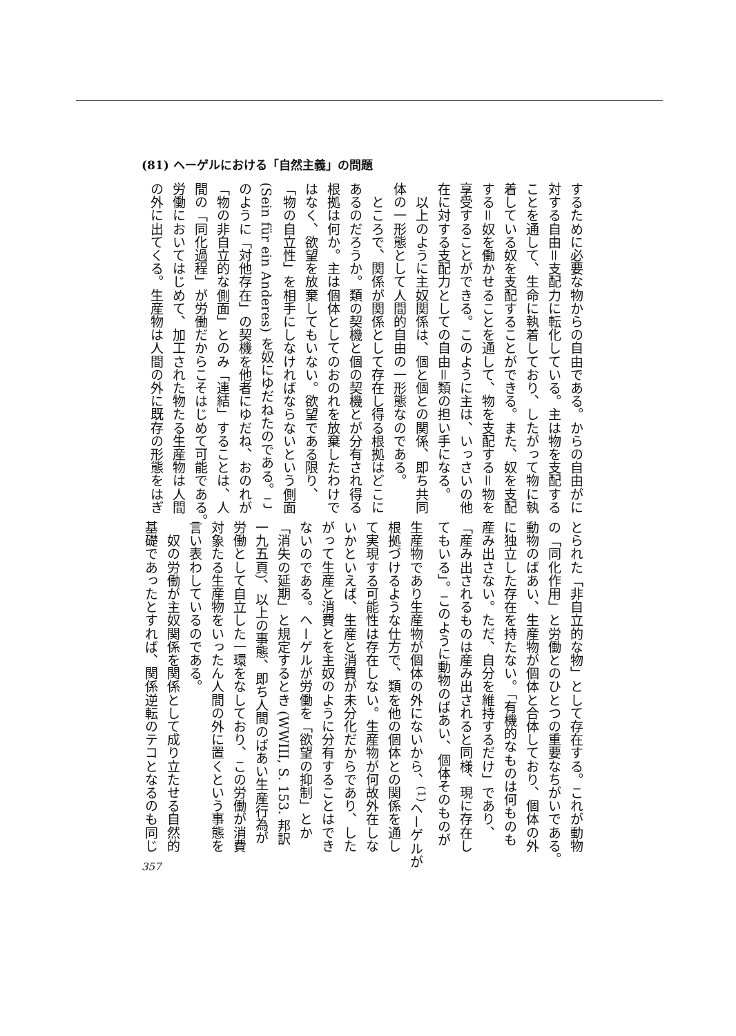(81) ヘーゲルにおける「自然主義」の問題
するために必要な物からの自由である。からの自由がに
対する自由＝支配力に転化している。主は物を支配する
ことを通して、生命に執着しており、したがって物に執
着している奴を支配することができる。また、奴を支配
する＝奴を働かせることを通して、物を支配する＝物を
享受することができる。このように主は、いっさいの他
在に対する支配力としての自由＝類の担い手になる。
　以上のように主奴関係は、個と個との関係、即ち共同
体の一形態として人間的自由の一形態なのである。
　ところで、関係が関係として存在し得る根拠はどこに
あるのだろうか。類の契機と個の契機とが分有され得る
根拠は何か。主は個体としてのおのれを放棄したわけで
はなく、欲望を放棄してもいない。欲望である限り、
「物の自立性」を相手にしなければならないという側面
(Sein für ein Anderes) を奴にゆだねたのである。こ
のように「対他存在」の契機を他者にゆだね、おのれが
「物の非自立的な側面」とのみ「連結」することは、人
間の「同化過程」が労働だからこそはじめて可能である。
労働においてはじめて、加工された物たる生産物は人間
の外に出てくる。生産物は人間の外に既存の形態をはぎ
とられた「非自立的な物」として存在する。これが動物
の「同化作用」と労働とのひとつの重要なちがいである。
動物のばあい、生産物が個体と合体しており、個体の外
に独立した存在を持たない。「有機的なものは何ものも
産み出さない。ただ、自分を維持するだけ」であり、
「産み出されるものは産み出されると同様、現に存在し
てもいる」。このように動物のばあい、個体そのものが
生産物であり生産物が個体の外にないから、<sup>(1)</sup>ヘーゲルが
根拠づけるような仕方で、類を他の個体との関係を通し
て実現する可能性は存在しない。生産物が何故外在しな
いかといえば、生産と消費が未分化だからであり、した
がって生産と消費とを主奴のように分有することはでき
ないのである。ヘーゲルが労働を「欲望の抑制」とか
「消失の延期」と規定するとき (WWIII, S. 153. 邦訳
一九五頁)、以上の事態、即ち人間のばあい生産行為が
労働として自立した一環をなしており、この労働が消費
対象たる生産物をいったん人間の外に置くという事態を
言い表わしているのである。
　奴の労働が主奴関係を関係として成り立たせる自然的
基礎であったとすれば、関係逆転のテコとなるのも同じ
357